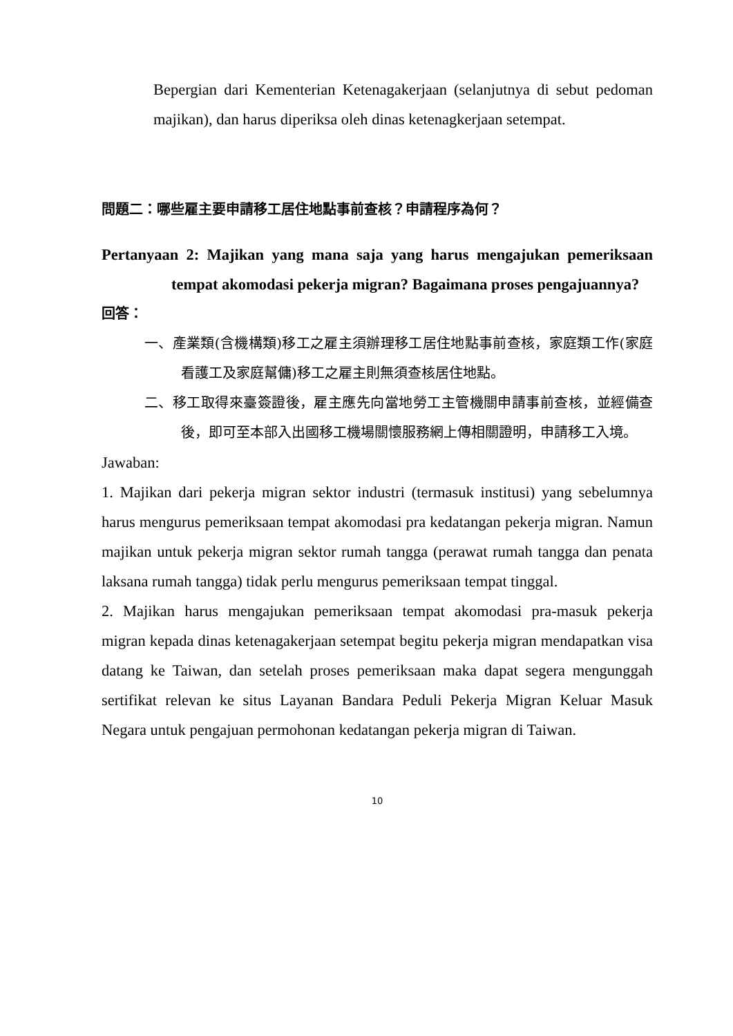Bepergian dari Kementerian Ketenagakerjaan (selanjutnya di sebut pedoman majikan), dan harus diperiksa oleh dinas ketenagkerjaan setempat.
問題二：哪些雇主要申請移工居住地點事前查核？申請程序為何？
Pertanyaan 2: Majikan yang mana saja yang harus mengajukan pemeriksaan tempat akomodasi pekerja migran? Bagaimana proses pengajuannya?
回答：
一、產業類(含機構類)移工之雇主須辦理移工居住地點事前查核，家庭類工作(家庭看護工及家庭幫傭)移工之雇主則無須查核居住地點。
二、移工取得來臺簽證後，雇主應先向當地勞工主管機關申請事前查核，並經備查後，即可至本部入出國移工機場關懷服務網上傳相關證明，申請移工入境。
Jawaban:
1. Majikan dari pekerja migran sektor industri (termasuk institusi) yang sebelumnya harus mengurus pemeriksaan tempat akomodasi pra kedatangan pekerja migran. Namun majikan untuk pekerja migran sektor rumah tangga (perawat rumah tangga dan penata laksana rumah tangga) tidak perlu mengurus pemeriksaan tempat tinggal.
2. Majikan harus mengajukan pemeriksaan tempat akomodasi pra-masuk pekerja migran kepada dinas ketenagakerjaan setempat begitu pekerja migran mendapatkan visa datang ke Taiwan, dan setelah proses pemeriksaan maka dapat segera mengunggah sertifikat relevan ke situs Layanan Bandara Peduli Pekerja Migran Keluar Masuk Negara untuk pengajuan permohonan kedatangan pekerja migran di Taiwan.
10